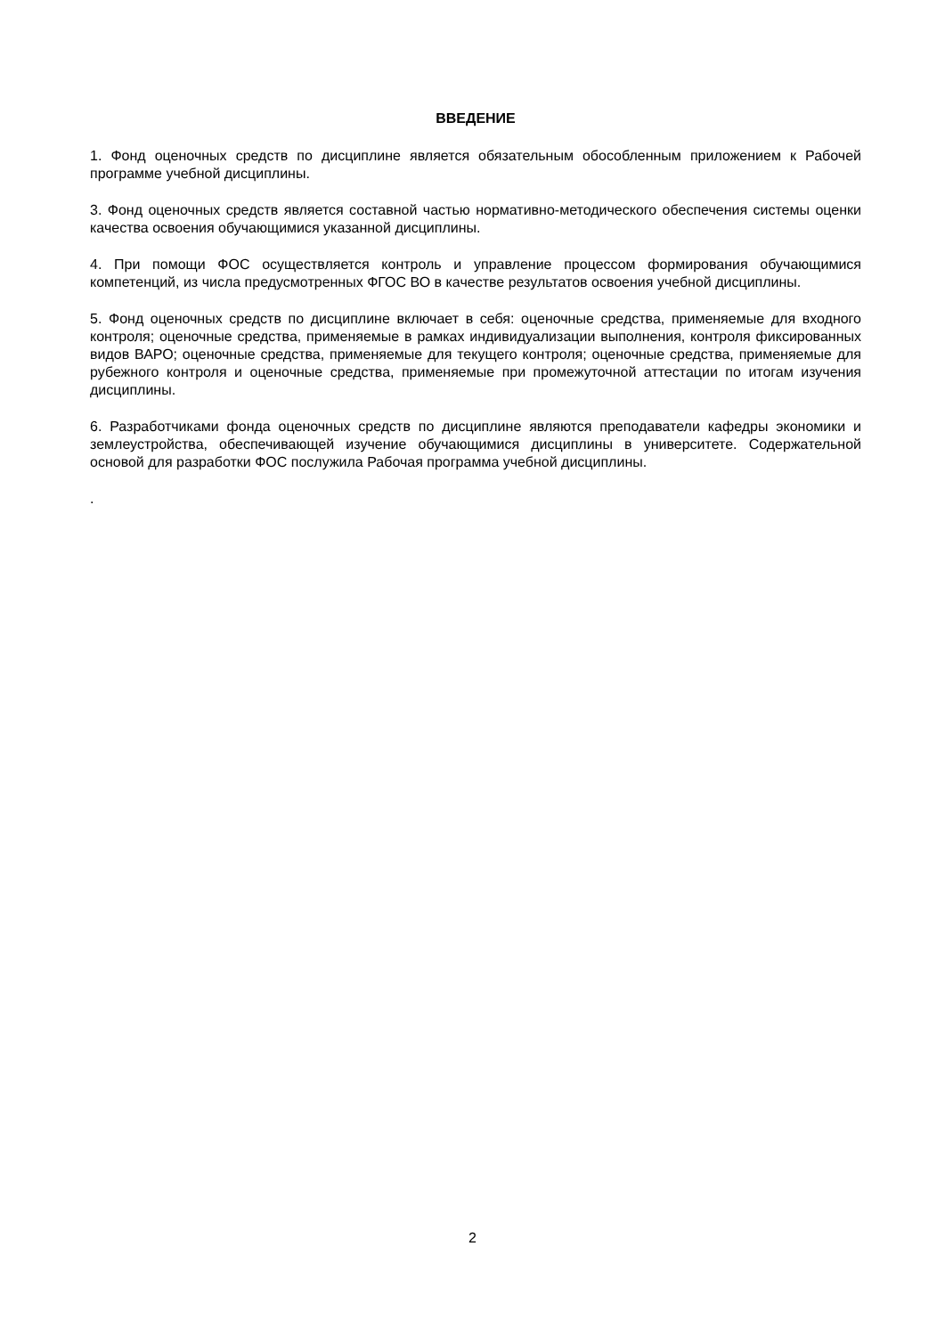ВВЕДЕНИЕ
1. Фонд оценочных средств по дисциплине является обязательным обособленным приложением к Рабочей программе учебной дисциплины.
3. Фонд оценочных средств является составной частью нормативно-методического обеспечения системы оценки качества освоения обучающимися указанной дисциплины.
4. При помощи ФОС осуществляется контроль и управление процессом формирования обучающимися компетенций, из числа предусмотренных ФГОС ВО в качестве результатов освоения учебной дисциплины.
5. Фонд оценочных средств по дисциплине включает в себя: оценочные средства, применяемые для входного контроля; оценочные средства, применяемые в рамках индивидуализации выполнения, контроля фиксированных видов ВАРО; оценочные средства, применяемые для текущего контроля; оценочные средства, применяемые для рубежного контроля и оценочные средства, применяемые при промежуточной аттестации по итогам изучения дисциплины.
6. Разработчиками фонда оценочных средств по дисциплине являются преподаватели кафедры экономики и землеустройства, обеспечивающей изучение обучающимися дисциплины в университете. Содержательной основой для разработки ФОС послужила Рабочая программа учебной дисциплины.
.
2